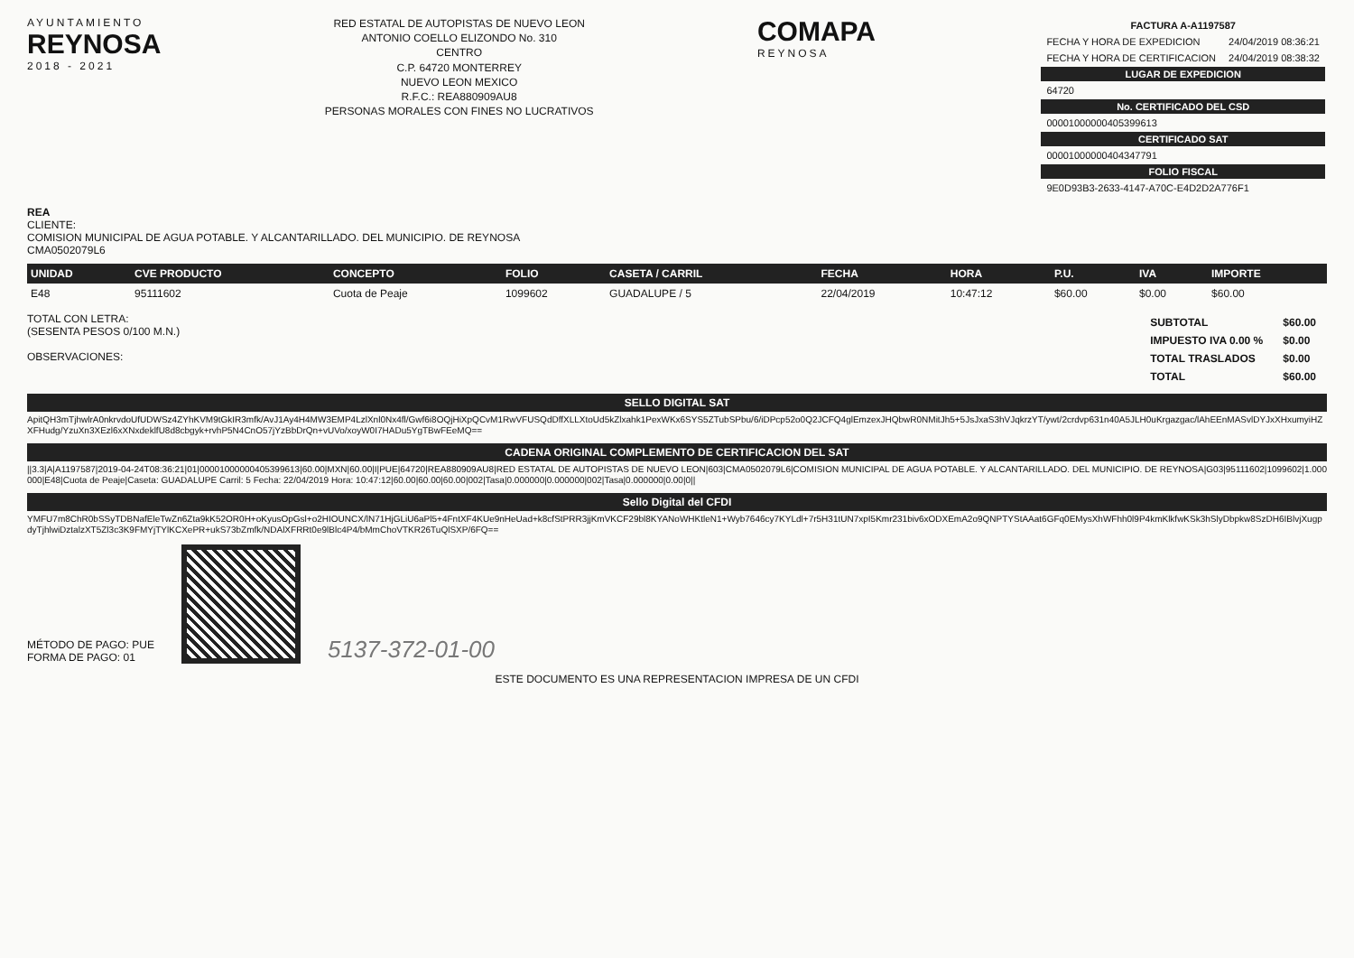AYUNTAMIENTO
REYNOSA
2018 - 2021
RED ESTATAL DE AUTOPISTAS DE NUEVO LEON
ANTONIO COELLO ELIZONDO No. 310
CENTRO
C.P. 64720 MONTERREY
NUEVO LEON MEXICO
R.F.C.: REA880909AU8
PERSONAS MORALES CON FINES NO LUCRATIVOS
COMAPA
REYNOSA
| FACTURA A-A1197587 | |
| --- | --- |
| FECHA Y HORA DE EXPEDICION | 24/04/2019 08:36:21 |
| FECHA Y HORA DE CERTIFICACION | 24/04/2019 08:38:32 |
| LUGAR DE EXPEDICION | |
| 64720 | |
| No. CERTIFICADO DEL CSD | |
| 00001000000405399613 | |
| CERTIFICADO SAT | |
| 00001000000404347791 | |
| FOLIO FISCAL | |
| 9E0D93B3-2633-4147-A70C-E4D2D2A776F1 | |
REA
CLIENTE:
COMISION MUNICIPAL DE AGUA POTABLE. Y ALCANTARILLADO. DEL MUNICIPIO. DE REYNOSA
CMA0502079L6
| UNIDAD | CVE PRODUCTO | CONCEPTO | FOLIO | CASETA / CARRIL | FECHA | HORA | P.U. | IVA | IMPORTE |
| --- | --- | --- | --- | --- | --- | --- | --- | --- | --- |
| E48 | 95111602 | Cuota de Peaje | 1099602 | GUADALUPE / 5 | 22/04/2019 | 10:47:12 | $60.00 | $0.00 | $60.00 |
TOTAL CON LETRA:
(SESENTA PESOS 0/100 M.N.)
OBSERVACIONES:
| SUBTOTAL | $60.00 |
| IMPUESTO IVA 0.00 % | $0.00 |
| TOTAL TRASLADOS | $0.00 |
| TOTAL | $60.00 |
SELLO DIGITAL SAT
ApitQH3mTjhwlrA0nkrvdoUfUDWSz4ZYhKVM9tGkIR3mfk/AvJ1Ay4H4MW3EMP4LzlXnl0Nx4fl/Gwf6i8OQjHiXpQCvM1RwVFUSQdDffXLLXtoUd5kZlxahk1PexWKx6SYS5ZTubSPbu/6/iDPcp52o0Q2JCFQ4glEmzexJHQbwR0NMitJh5+5JsJxaS3hVJqkrzYT/ywt/2crdvp631n40A5JLH0uKrgazgac/lAhEEnMASvlDYJxXHxumyiHZXFHudg/YzuXn3XEzl6xXNxdeklfU8d8cbgyk+rvhP5N4CnO57jYzBbDrQn+vUVo/xoyW0I7HADu5YgTBwFEeMQ==
CADENA ORIGINAL COMPLEMENTO DE CERTIFICACION DEL SAT
||3.3|A|A1197587|2019-04-24T08:36:21|01|00001000000405399613|60.00|MXN|60.00|I|PUE|64720|REA880909AU8|RED ESTATAL DE AUTOPISTAS DE NUEVO LEON|603|CMA0502079L6|COMISION MUNICIPAL DE AGUA POTABLE. Y ALCANTARILLADO. DEL MUNICIPIO. DE REYNOSA|G03|95111602|1099602|1.000000|E48|Cuota de Peaje|Caseta: GUADALUPE Carril: 5 Fecha: 22/04/2019 Hora: 10:47:12|60.00|60.00|60.00|002|Tasa|0.000000|0.000000|002|Tasa|0.000000|0.00|0||
Sello Digital del CFDI
YMFU7m8ChR0bSSyTDBNafEleTwZn6Zta9kK52OR0H+oKyusOpGsl+o2HIOUNCX/lN71HjGLiU6aPl5+4FntXF4KUe9nHeUad+k8cfStPRR3jjKmVKCF29bl8KYANoWHKtleN1+Wyb7646cy7KYLdl+7r5H31tUN7xpI5Kmr231biv6xODXEmA2o9QNPTYStAAat6GFq0EMysXhWFhh0l9P4kmKlkfwKSk3hSlyDbpkw8SzDH6IBlvjXugpdyTjhlwiDztalzXT5Zl3c3K9FMYjTYlKCXePR+ukS73bZmfk/NDAlXFRRt0e9lBlc4P4/bMmChoVTKR26TuQlSXP/6FQ==
MÉTODO DE PAGO: PUE
FORMA DE PAGO: 01
5137-372-01-00
ESTE DOCUMENTO ES UNA REPRESENTACION IMPRESA DE UN CFDI